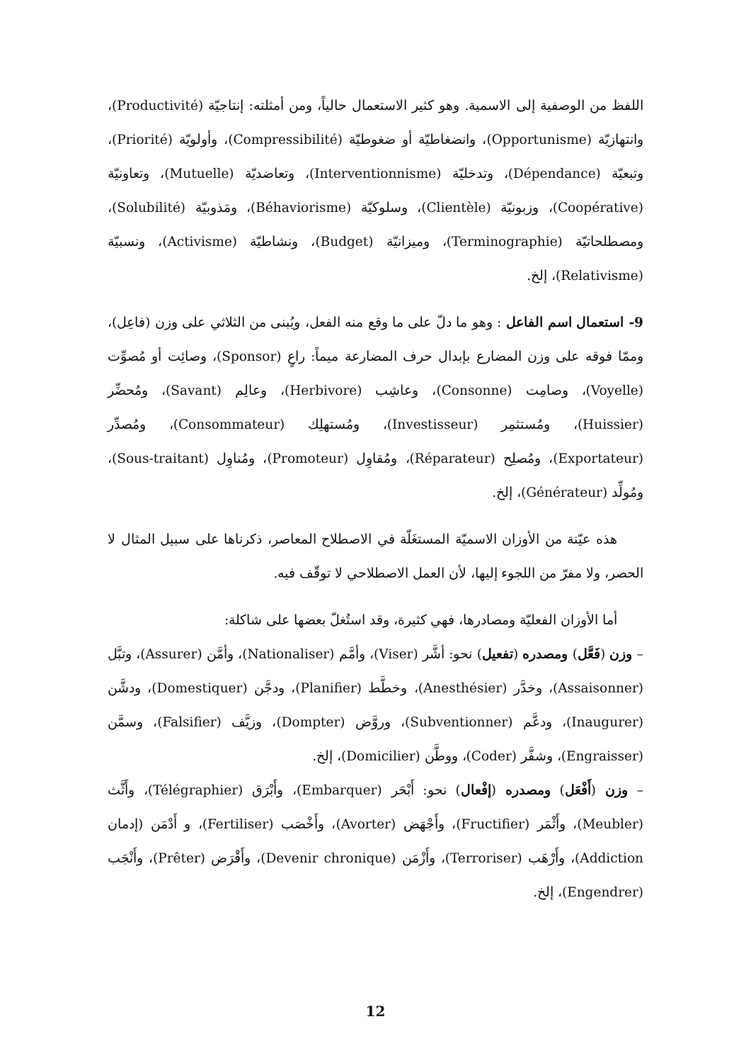اللفظ من الوصفية إلى الاسمية. وهو كثير الاستعمال حالياً، ومن أمثلته: إنتاجيّة (Productivité)، وانتهازيّة (Opportunisme)، وانضغاطيّة أو ضغوطيّة (Compressibilité)، وأولويّة (Priorité)، وتبعيّة (Dépendance)، وتدخليّة (Interventionnisme)، وتعاضديّة (Mutuelle)، وتعاونيّة (Coopérative)، وزبونيّة (Clientèle)، وسلوكيّة (Béhaviorisme)، ومَذوبيّة (Solubilité)، ومصطلحاتيّة (Terminographie)، وميزانيّة (Budget)، ونشاطيّة (Activisme)، ونسبيّة (Relativisme)، إلخ.
9- استعمال اسم الفاعل : وهو ما دلّ على ما وقع منه الفعل، ويُبنى من الثلاثي على وزن (فاعِل)، وممّا فوقه على وزن المضارع بإبدال حرف المضارعة ميماً: راعٍ (Sponsor)، وصائِت أو مُصوِّت (Voyelle)، وصامِت (Consonne)، وعاشِب (Herbivore)، وعالِم (Savant)، ومُحضِّر (Huissier)، ومُستثمِر (Investisseur)، ومُستهلِك (Consommateur)، ومُصدِّر (Exportateur)، ومُصلِح (Réparateur)، ومُقاوِل (Promoteur)، ومُناوِل (Sous-traitant)، ومُولِّد (Générateur)، إلخ.
  هذه عيّنة من الأوزان الاسميّة المستغَلّة في الاصطلاح المعاصر، ذكرناها على سبيل المثال لا الحصر، ولا مفرّ من اللجوء إليها، لأن العمل الاصطلاحي لا توقّف فيه.
  أما الأوزان الفعليّة ومصادرها، فهي كثيرة، وقد استُغلّ بعضها على شاكلة:
– وزن (فَعَّل) ومصدره (تفعيل) نحو: أشَّر (Viser)، وأمَّم (Nationaliser)، وأمَّن (Assurer)، وتبَّل (Assaisonner)، وخدَّر (Anesthésier)، وخطَّط (Planifier)، ودجَّن (Domestiquer)، ودشَّن (Inaugurer)، ودعَّم (Subventionner)، وروَّض (Dompter)، وزيَّف (Falsifier)، وسمَّن (Engraisser)، وشفَّر (Coder)، ووطَّن (Domicilier)، إلخ.
– وزن (أَفْعَل) ومصدره (إفْعال) نحو: أَبْحَر (Embarquer)، وأَبْرَق (Télégraphier)، وأَثَّث (Meubler)، وأَثْمَر (Fructifier)، وأَجْهَض (Avorter)، وأَخْصَب (Fertiliser)، و أَدْمَن (إدمان Addiction)، وأَرْهَب (Terroriser)، وأَزْمَن (Devenir chronique)، وأَقْرَض (Prêter)، وأَنْجَب (Engendrer)، إلخ.
12